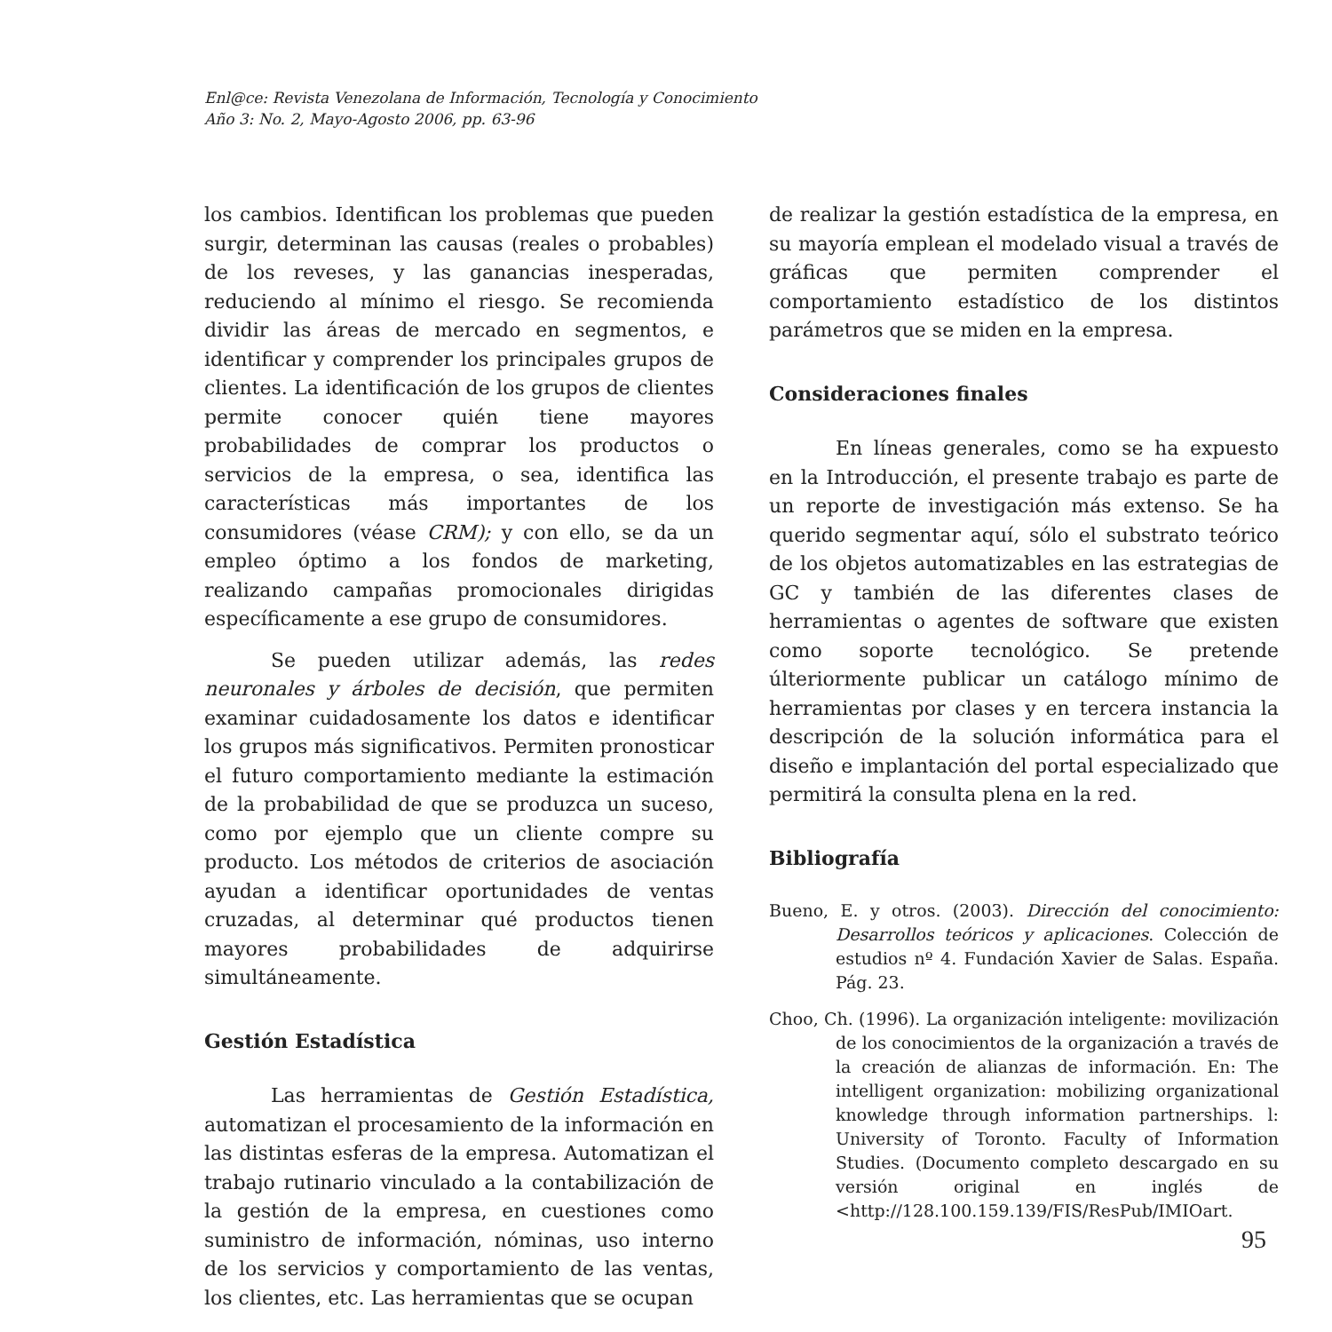Enl@ce: Revista Venezolana de Información, Tecnología y Conocimiento
Año 3: No. 2, Mayo-Agosto 2006, pp. 63-96
los cambios. Identifican los problemas que pueden surgir, determinan las causas (reales o probables) de los reveses, y las ganancias inesperadas, reduciendo al mínimo el riesgo. Se recomienda dividir las áreas de mercado en segmentos, e identificar y comprender los principales grupos de clientes. La identificación de los grupos de clientes permite conocer quién tiene mayores probabilidades de comprar los productos o servicios de la empresa, o sea, identifica las características más importantes de los consumidores (véase CRM); y con ello, se da un empleo óptimo a los fondos de marketing, realizando campañas promocionales dirigidas específicamente a ese grupo de consumidores.
Se pueden utilizar además, las redes neuronales y árboles de decisión, que permiten examinar cuidadosamente los datos e identificar los grupos más significativos. Permiten pronosticar el futuro comportamiento mediante la estimación de la probabilidad de que se produzca un suceso, como por ejemplo que un cliente compre su producto. Los métodos de criterios de asociación ayudan a identificar oportunidades de ventas cruzadas, al determinar qué productos tienen mayores probabilidades de adquirirse simultáneamente.
Gestión Estadística
Las herramientas de Gestión Estadística, automatizan el procesamiento de la información en las distintas esferas de la empresa. Automatizan el trabajo rutinario vinculado a la contabilización de la gestión de la empresa, en cuestiones como suministro de información, nóminas, uso interno de los servicios y comportamiento de las ventas, los clientes, etc. Las herramientas que se ocupan
de realizar la gestión estadística de la empresa, en su mayoría emplean el modelado visual a través de gráficas que permiten comprender el comportamiento estadístico de los distintos parámetros que se miden en la empresa.
Consideraciones finales
En líneas generales, como se ha expuesto en la Introducción, el presente trabajo es parte de un reporte de investigación más extenso. Se ha querido segmentar aquí, sólo el substrato teórico de los objetos automatizables en las estrategias de GC y también de las diferentes clases de herramientas o agentes de software que existen como soporte tecnológico. Se pretende últeriormente publicar un catálogo mínimo de herramientas por clases y en tercera instancia la descripción de la solución informática para el diseño e implantación del portal especializado que permitirá la consulta plena en la red.
Bibliografía
Bueno, E. y otros. (2003). Dirección del conocimiento: Desarrollos teóricos y aplicaciones. Colección de estudios nº 4. Fundación Xavier de Salas. España. Pág. 23.
Choo, Ch. (1996). La organización inteligente: movilización de los conocimientos de la organización a través de la creación de alianzas de información. En: The intelligent organization: mobilizing organizational knowledge through information partnerships. l: University of Toronto. Faculty of Information Studies. (Documento completo descargado en su versión original en inglés de <http://128.100.159.139/FIS/ResPub/IMIOart.
95